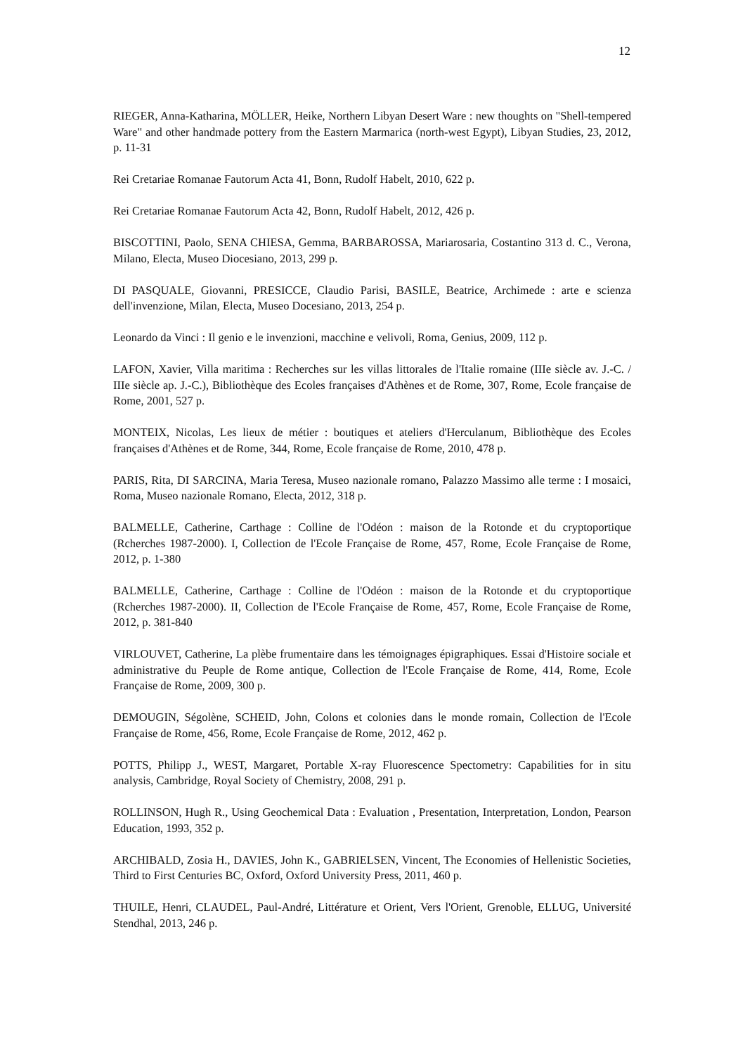12
RIEGER, Anna-Katharina, MÖLLER, Heike, Northern Libyan Desert Ware : new thoughts on "Shell-tempered Ware" and other handmade pottery from the Eastern Marmarica (north-west Egypt), Libyan Studies, 23, 2012, p. 11-31
Rei Cretariae Romanae Fautorum Acta 41, Bonn, Rudolf Habelt, 2010, 622 p.
Rei Cretariae Romanae Fautorum Acta 42, Bonn, Rudolf Habelt, 2012, 426 p.
BISCOTTINI, Paolo, SENA CHIESA, Gemma, BARBAROSSA, Mariarosaria, Costantino 313 d. C., Verona, Milano, Electa, Museo Diocesiano, 2013, 299 p.
DI PASQUALE, Giovanni, PRESICCE, Claudio Parisi, BASILE, Beatrice, Archimede : arte e scienza dell'invenzione, Milan, Electa, Museo Docesiano, 2013, 254 p.
Leonardo da Vinci : Il genio e le invenzioni, macchine e velivoli, Roma, Genius, 2009, 112 p.
LAFON, Xavier, Villa maritima : Recherches sur les villas littorales de l'Italie romaine (IIIe siècle av. J.-C. / IIIe siècle ap. J.-C.), Bibliothèque des Ecoles françaises d'Athènes et de Rome, 307, Rome, Ecole française de Rome, 2001, 527 p.
MONTEIX, Nicolas, Les lieux de métier : boutiques et ateliers d'Herculanum, Bibliothèque des Ecoles françaises d'Athènes et de Rome, 344, Rome, Ecole française de Rome, 2010, 478 p.
PARIS, Rita, DI SARCINA, Maria Teresa, Museo nazionale romano, Palazzo Massimo alle terme : I mosaici, Roma, Museo nazionale Romano, Electa, 2012, 318 p.
BALMELLE, Catherine, Carthage : Colline de l'Odéon : maison de la Rotonde et du cryptoportique (Rcherches 1987-2000). I, Collection de l'Ecole Française de Rome, 457, Rome, Ecole Française de Rome, 2012, p. 1-380
BALMELLE, Catherine, Carthage : Colline de l'Odéon : maison de la Rotonde et du cryptoportique (Rcherches 1987-2000). II, Collection de l'Ecole Française de Rome, 457, Rome, Ecole Française de Rome, 2012, p. 381-840
VIRLOUVET, Catherine, La plèbe frumentaire dans les témoignages épigraphiques. Essai d'Histoire sociale et administrative du Peuple de Rome antique, Collection de l'Ecole Française de Rome, 414, Rome, Ecole Française de Rome, 2009, 300 p.
DEMOUGIN, Ségolène, SCHEID, John, Colons et colonies dans le monde romain, Collection de l'Ecole Française de Rome, 456, Rome, Ecole Française de Rome, 2012, 462 p.
POTTS, Philipp J., WEST, Margaret, Portable X-ray Fluorescence Spectometry: Capabilities for in situ analysis, Cambridge, Royal Society of Chemistry, 2008, 291 p.
ROLLINSON, Hugh R., Using Geochemical Data : Evaluation , Presentation, Interpretation, London, Pearson Education, 1993, 352 p.
ARCHIBALD, Zosia H., DAVIES, John K., GABRIELSEN, Vincent, The Economies of Hellenistic Societies, Third to First Centuries BC, Oxford, Oxford University Press, 2011, 460 p.
THUILE, Henri, CLAUDEL, Paul-André, Littérature et Orient, Vers l'Orient, Grenoble, ELLUG, Université Stendhal, 2013, 246 p.